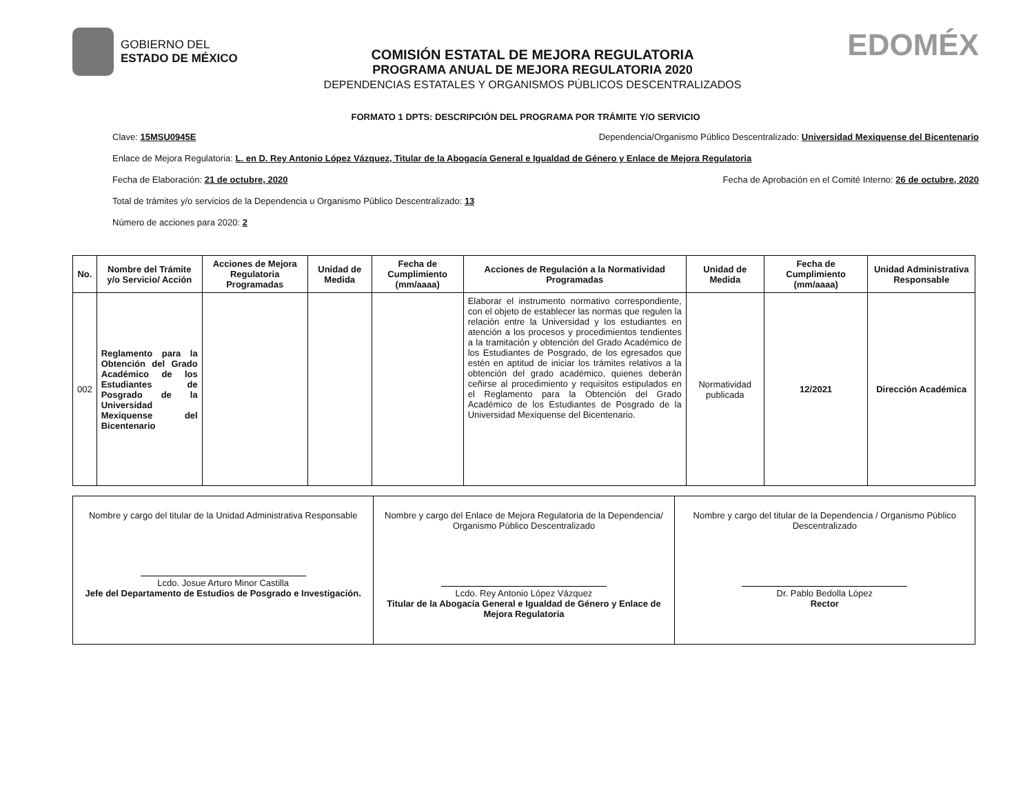GOBIERNO DEL
ESTADO DE MÉXICO
COMISIÓN ESTATAL DE MEJORA REGULATORIA
PROGRAMA ANUAL DE MEJORA REGULATORIA 2020
DEPENDENCIAS ESTATALES Y ORGANISMOS PÚBLICOS DESCENTRALIZADOS
EDOMÉX
FORMATO 1 DPTS: DESCRIPCIÓN DEL PROGRAMA POR TRÁMITE Y/O SERVICIO
Clave: 15MSU0945E Dependencia/Organismo Público Descentralizado: Universidad Mexiquense del Bicentenario
Enlace de Mejora Regulatoria: L. en D. Rey Antonio López Vázquez, Titular de la Abogacía General e Igualdad de Género y Enlace de Mejora Regulatoria
Fecha de Elaboración: 21 de octubre, 2020 Fecha de Aprobación en el Comité Interno: 26 de octubre, 2020
Total de trámites y/o servicios de la Dependencia u Organismo Público Descentralizado: 13
Número de acciones para 2020: 2
| No. | Nombre del Trámite y/o Servicio/ Acción | Acciones de Mejora Regulatoria Programadas | Unidad de Medida | Fecha de Cumplimiento (mm/aaaa) | Acciones de Regulación a la Normatividad Programadas | Unidad de Medida | Fecha de Cumplimiento (mm/aaaa) | Unidad Administrativa Responsable |
| --- | --- | --- | --- | --- | --- | --- | --- | --- |
| 002 | Reglamento para la Obtención del Grado Académico de los Estudiantes de Posgrado de la Universidad Mexiquense del Bicentenario | | | | Elaborar el instrumento normativo correspondiente, con el objeto de establecer las normas que regulen la relación entre la Universidad y los estudiantes en atención a los procesos y procedimientos tendientes a la tramitación y obtención del Grado Académico de los Estudiantes de Posgrado, de los egresados que estén en aptitud de iniciar los trámites relativos a la obtención del grado académico, quienes deberán ceñirse al procedimiento y requisitos estipulados en el Reglamento para la Obtención del Grado Académico de los Estudiantes de Posgrado de la Universidad Mexiquense del Bicentenario. | Normatividad publicada | 12/2021 | Dirección Académica |
| Nombre y cargo del titular de la Unidad Administrativa Responsable Lcdo. Josue Arturo Minor Castilla Jefe del Departamento de Estudios de Posgrado e Investigación. | Nombre y cargo del Enlace de Mejora Regulatoria de la Dependencia/ Organismo Público Descentralizado Lcdo. Rey Antonio López Vázquez Titular de la Abogacía General e Igualdad de Género y Enlace de Mejora Regulatoria | Nombre y cargo del titular de la Dependencia / Organismo Público Descentralizado Dr. Pablo Bedolla López Rector |